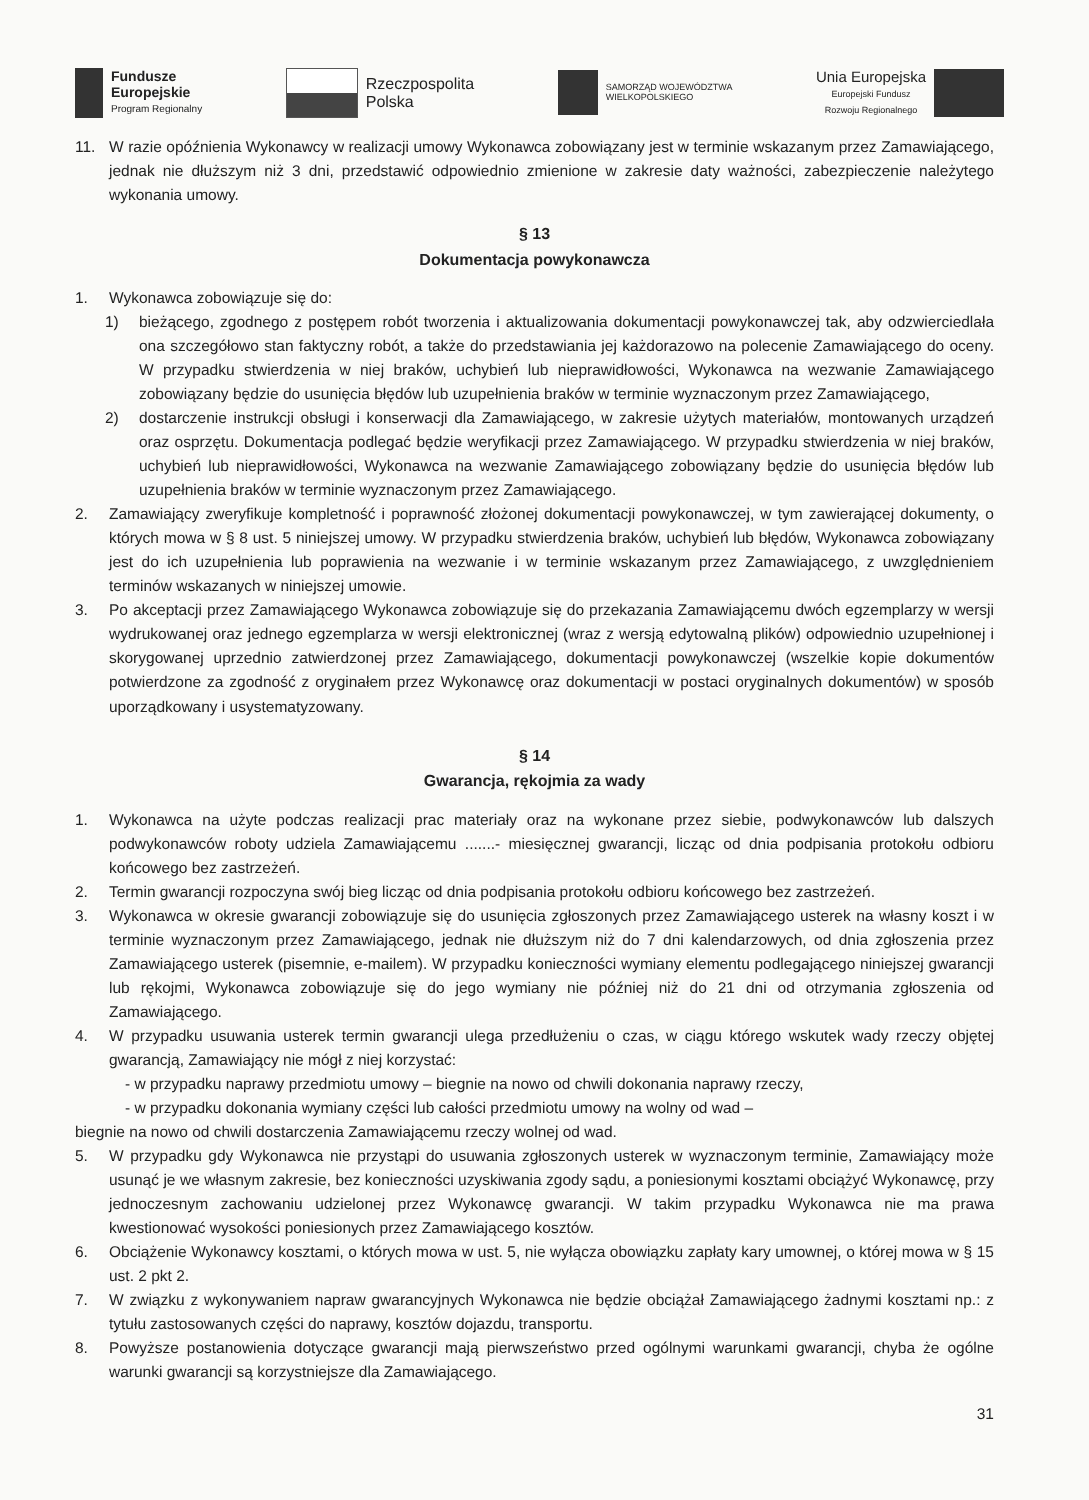Fundusze
Europejskie
Program Regionalny
Rzeczpospolita
Polska
SAMORZĄD WOJEWÓDZTWA
WIELKOPOLSKIEGO
Unia Europejska
Europejski Fundusz
Rozwoju Regionalnego
11. W razie opóźnienia Wykonawcy w realizacji umowy Wykonawca zobowiązany jest w terminie wskazanym przez Zamawiającego, jednak nie dłuższym niż 3 dni, przedstawić odpowiednio zmienione w zakresie daty ważności, zabezpieczenie należytego wykonania umowy.
§ 13
Dokumentacja powykonawcza
1. Wykonawca zobowiązuje się do:
1) bieżącego, zgodnego z postępem robót tworzenia i aktualizowania dokumentacji powykonawczej tak, aby odzwierciedlała ona szczegółowo stan faktyczny robót, a także do przedstawiania jej każdorazowo na polecenie Zamawiającego do oceny. W przypadku stwierdzenia w niej braków, uchybień lub nieprawidłowości, Wykonawca na wezwanie Zamawiającego zobowiązany będzie do usunięcia błędów lub uzupełnienia braków w terminie wyznaczonym przez Zamawiającego,
2) dostarczenie instrukcji obsługi i konserwacji dla Zamawiającego, w zakresie użytych materiałów, montowanych urządzeń oraz osprzętu. Dokumentacja podlegać będzie weryfikacji przez Zamawiającego. W przypadku stwierdzenia w niej braków, uchybień lub nieprawidłowości, Wykonawca na wezwanie Zamawiającego zobowiązany będzie do usunięcia błędów lub uzupełnienia braków w terminie wyznaczonym przez Zamawiającego.
2. Zamawiający zweryfikuje kompletność i poprawność złożonej dokumentacji powykonawczej, w tym zawierającej dokumenty, o których mowa w § 8 ust. 5 niniejszej umowy. W przypadku stwierdzenia braków, uchybień lub błędów, Wykonawca zobowiązany jest do ich uzupełnienia lub poprawienia na wezwanie i w terminie wskazanym przez Zamawiającego, z uwzględnieniem terminów wskazanych w niniejszej umowie.
3. Po akceptacji przez Zamawiającego Wykonawca zobowiązuje się do przekazania Zamawiającemu dwóch egzemplarzy w wersji wydrukowanej oraz jednego egzemplarza w wersji elektronicznej (wraz z wersją edytowalną plików) odpowiednio uzupełnionej i skorygowanej uprzednio zatwierdzonej przez Zamawiającego, dokumentacji powykonawczej (wszelkie kopie dokumentów potwierdzone za zgodność z oryginałem przez Wykonawcę oraz dokumentacji w postaci oryginalnych dokumentów) w sposób uporządkowany i usystematyzowany.
§ 14
Gwarancja, rękojmia za wady
1. Wykonawca na użyte podczas realizacji prac materiały oraz na wykonane przez siebie, podwykonawców lub dalszych podwykonawców roboty udziela Zamawiającemu .......- miesięcznej gwarancji, licząc od dnia podpisania protokołu odbioru końcowego bez zastrzeżeń.
2. Termin gwarancji rozpoczyna swój bieg licząc od dnia podpisania protokołu odbioru końcowego bez zastrzeżeń.
3. Wykonawca w okresie gwarancji zobowiązuje się do usunięcia zgłoszonych przez Zamawiającego usterek na własny koszt i w terminie wyznaczonym przez Zamawiającego, jednak nie dłuższym niż do 7 dni kalendarzowych, od dnia zgłoszenia przez Zamawiającego usterek (pisemnie, e-mailem). W przypadku konieczności wymiany elementu podlegającego niniejszej gwarancji lub rękojmi, Wykonawca zobowiązuje się do jego wymiany nie później niż do 21 dni od otrzymania zgłoszenia od Zamawiającego.
4. W przypadku usuwania usterek termin gwarancji ulega przedłużeniu o czas, w ciągu którego wskutek wady rzeczy objętej gwarancją, Zamawiający nie mógł z niej korzystać:
- w przypadku naprawy przedmiotu umowy – biegnie na nowo od chwili dokonania naprawy rzeczy,
- w przypadku dokonania wymiany części lub całości przedmiotu umowy na wolny od wad –
biegnie na nowo od chwili dostarczenia Zamawiającemu rzeczy wolnej od wad.
5. W przypadku gdy Wykonawca nie przystąpi do usuwania zgłoszonych usterek w wyznaczonym terminie, Zamawiający może usunąć je we własnym zakresie, bez konieczności uzyskiwania zgody sądu, a poniesionymi kosztami obciążyć Wykonawcę, przy jednoczesnym zachowaniu udzielonej przez Wykonawcę gwarancji. W takim przypadku Wykonawca nie ma prawa kwestionować wysokości poniesionych przez Zamawiającego kosztów.
6. Obciążenie Wykonawcy kosztami, o których mowa w ust. 5, nie wyłącza obowiązku zapłaty kary umownej, o której mowa w § 15 ust. 2 pkt 2.
7. W związku z wykonywaniem napraw gwarancyjnych Wykonawca nie będzie obciążał Zamawiającego żadnymi kosztami np.: z tytułu zastosowanych części do naprawy, kosztów dojazdu, transportu.
8. Powyższe postanowienia dotyczące gwarancji mają pierwszeństwo przed ogólnymi warunkami gwarancji, chyba że ogólne warunki gwarancji są korzystniejsze dla Zamawiającego.
31